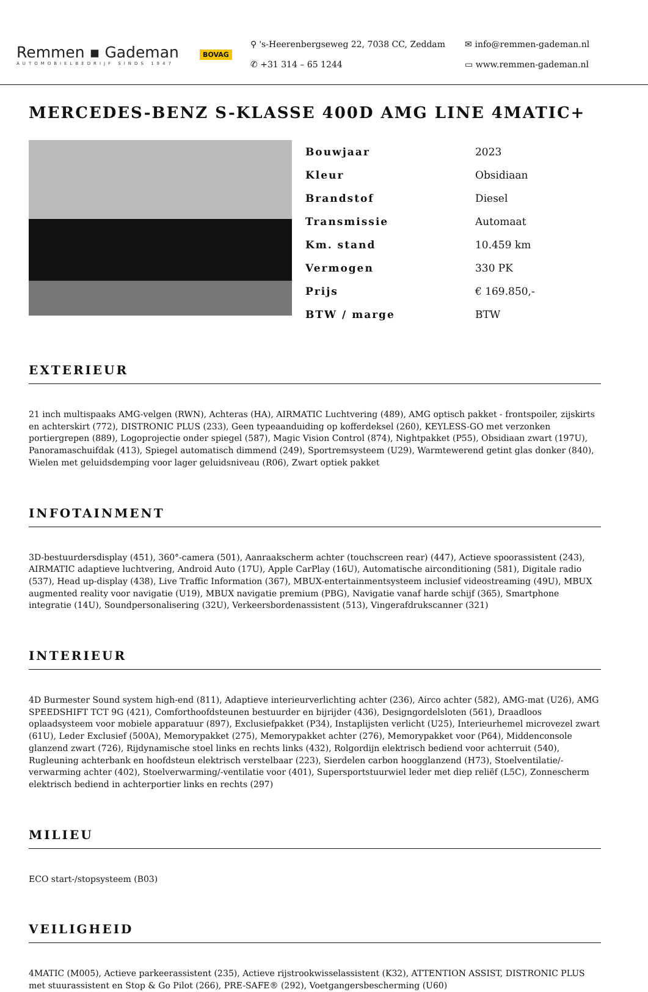Remmen ▪ Gademan
AUTOMOBIELBEDRIJF SINDS 1947
BOVAG
⚲ 's-Heerenbergseweg 22, 7038 CC, Zeddam
✆ +31 314 – 65 1244
✉ info@remmen-gademan.nl
▭ www.remmen-gademan.nl
MERCEDES-BENZ S-KLASSE 400D AMG LINE 4MATIC+
| Bouwjaar | 2023 |
| Kleur | Obsidiaan |
| Brandstof | Diesel |
| Transmissie | Automaat |
| Km. stand | 10.459 km |
| Vermogen | 330 PK |
| Prijs | € 169.850,- |
| BTW / marge | BTW |
EXTERIEUR
21 inch multispaaks AMG-velgen (RWN), Achteras (HA), AIRMATIC Luchtvering (489), AMG optisch pakket - frontspoiler, zijskirts en achterskirt (772), DISTRONIC PLUS (233), Geen typeaanduiding op kofferdeksel (260), KEYLESS-GO met verzonken portiergrepen (889), Logoprojectie onder spiegel (587), Magic Vision Control (874), Nightpakket (P55), Obsidiaan zwart (197U), Panoramaschuifdak (413), Spiegel automatisch dimmend (249), Sportremsysteem (U29), Warmtewerend getint glas donker (840), Wielen met geluidsdemping voor lager geluidsniveau (R06), Zwart optiek pakket
INFOTAINMENT
3D-bestuurdersdisplay (451), 360°-camera (501), Aanraakscherm achter (touchscreen rear) (447), Actieve spoorassistent (243), AIRMATIC adaptieve luchtvering, Android Auto (17U), Apple CarPlay (16U), Automatische airconditioning (581), Digitale radio (537), Head up-display (438), Live Traffic Information (367), MBUX-entertainmentsysteem inclusief videostreaming (49U), MBUX augmented reality voor navigatie (U19), MBUX navigatie premium (PBG), Navigatie vanaf harde schijf (365), Smartphone integratie (14U), Soundpersonalisering (32U), Verkeersbordenassistent (513), Vingerafdrukscanner (321)
INTERIEUR
4D Burmester Sound system high-end (811), Adaptieve interieurverlichting achter (236), Airco achter (582), AMG-mat (U26), AMG SPEEDSHIFT TCT 9G (421), Comforthoofdsteunen bestuurder en bijrijder (436), Designgordelsloten (561), Draadloos oplaadsysteem voor mobiele apparatuur (897), Exclusiefpakket (P34), Instaplijsten verlicht (U25), Interieurhemel microvezel zwart (61U), Leder Exclusief (500A), Memorypakket (275), Memorypakket achter (276), Memorypakket voor (P64), Middenconsole glanzend zwart (726), Rijdynamische stoel links en rechts links (432), Rolgordijn elektrisch bediend voor achterruit (540), Rugleuning achterbank en hoofdsteun elektrisch verstelbaar (223), Sierdelen carbon hoogglanzend (H73), Stoelventilatie/-verwarming achter (402), Stoelverwarming/-ventilatie voor (401), Supersportstuurwiel leder met diep reliëf (L5C), Zonnescherm elektrisch bediend in achterportier links en rechts (297)
MILIEU
ECO start-/stopsysteem (B03)
VEILIGHEID
4MATIC (M005), Actieve parkeerassistent (235), Actieve rijstrookwisselassistent (K32), ATTENTION ASSIST, DISTRONIC PLUS met stuurassistent en Stop & Go Pilot (266), PRE-SAFE® (292), Voetgangersbescherming (U60)